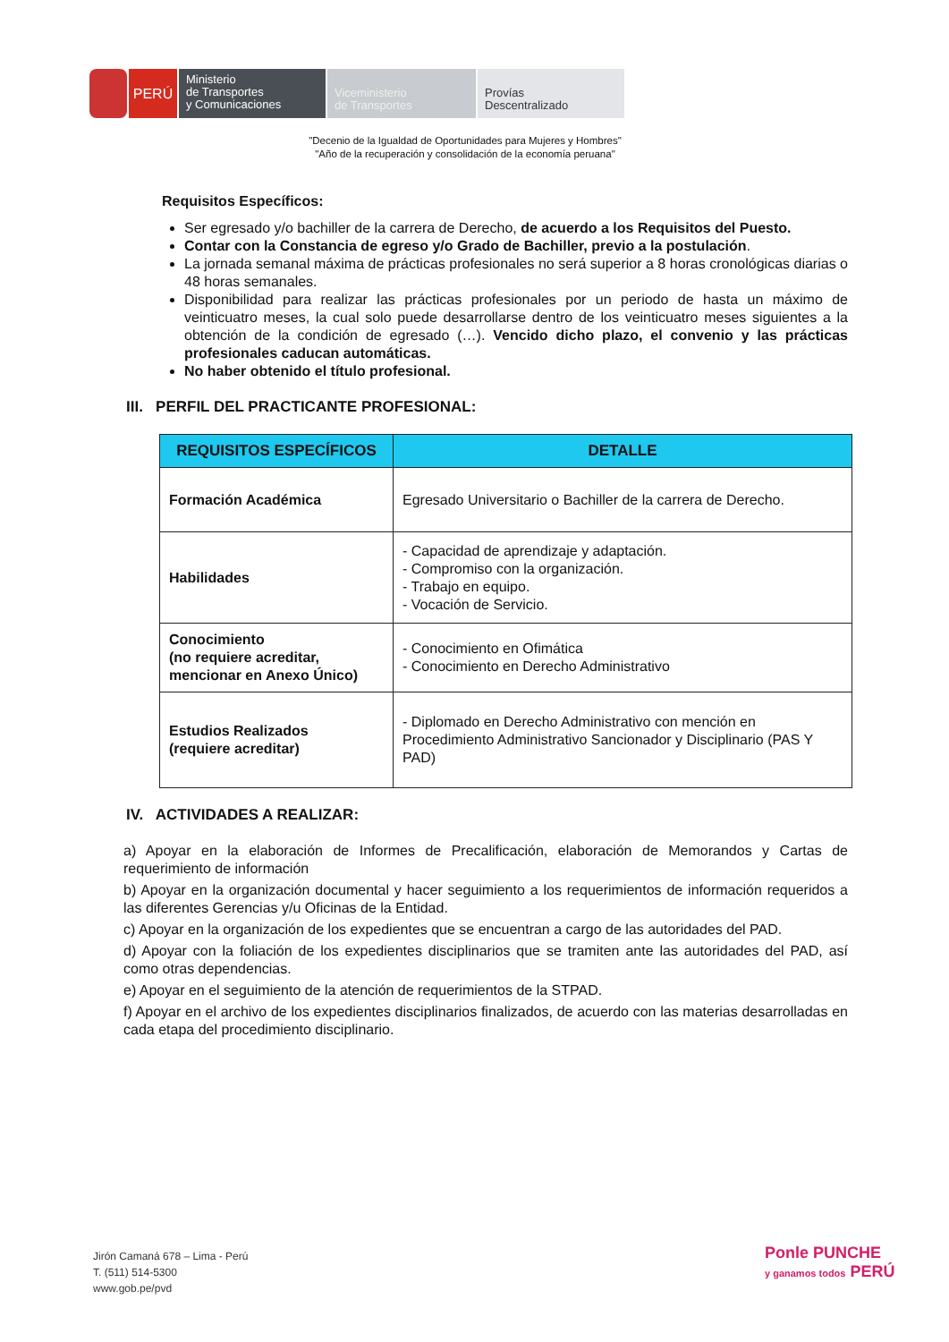PERÚ
Ministerio
de Transportes
y Comunicaciones
Viceministerio
de Transportes
Provías
Descentralizado
"Decenio de la Igualdad de Oportunidades para Mujeres y Hombres"
"Año de la recuperación y consolidación de la economía peruana"
Requisitos Específicos:
Ser egresado y/o bachiller de la carrera de Derecho, de acuerdo a los Requisitos del Puesto.
Contar con la Constancia de egreso y/o Grado de Bachiller, previo a la postulación.
La jornada semanal máxima de prácticas profesionales no será superior a 8 horas cronológicas diarias o 48 horas semanales.
Disponibilidad para realizar las prácticas profesionales por un periodo de hasta un máximo de veinticuatro meses, la cual solo puede desarrollarse dentro de los veinticuatro meses siguientes a la obtención de la condición de egresado (…). Vencido dicho plazo, el convenio y las prácticas profesionales caducan automáticas.
No haber obtenido el título profesional.
III. PERFIL DEL PRACTICANTE PROFESIONAL:
| REQUISITOS ESPECÍFICOS | DETALLE |
| --- | --- |
| Formación Académica | Egresado Universitario o Bachiller de la carrera de Derecho. |
| Habilidades | - Capacidad de aprendizaje y adaptación. - Compromiso con la organización. - Trabajo en equipo. - Vocación de Servicio. |
| Conocimiento (no requiere acreditar, mencionar en Anexo Único) | - Conocimiento en Ofimática - Conocimiento en Derecho Administrativo |
| Estudios Realizados (requiere acreditar) | - Diplomado en Derecho Administrativo con mención en Procedimiento Administrativo Sancionador y Disciplinario (PAS Y PAD) |
IV. ACTIVIDADES A REALIZAR:
a) Apoyar en la elaboración de Informes de Precalificación, elaboración de Memorandos y Cartas de requerimiento de información
b) Apoyar en la organización documental y hacer seguimiento a los requerimientos de información requeridos a las diferentes Gerencias y/u Oficinas de la Entidad.
c) Apoyar en la organización de los expedientes que se encuentran a cargo de las autoridades del PAD.
d) Apoyar con la foliación de los expedientes disciplinarios que se tramiten ante las autoridades del PAD, así como otras dependencias.
e) Apoyar en el seguimiento de la atención de requerimientos de la STPAD.
f) Apoyar en el archivo de los expedientes disciplinarios finalizados, de acuerdo con las materias desarrolladas en cada etapa del procedimiento disciplinario.
Jirón Camaná 678 – Lima - Perú
T. (511) 514-5300
www.gob.pe/pvd
Ponle PUNCHE
y ganamos todos PERÚ